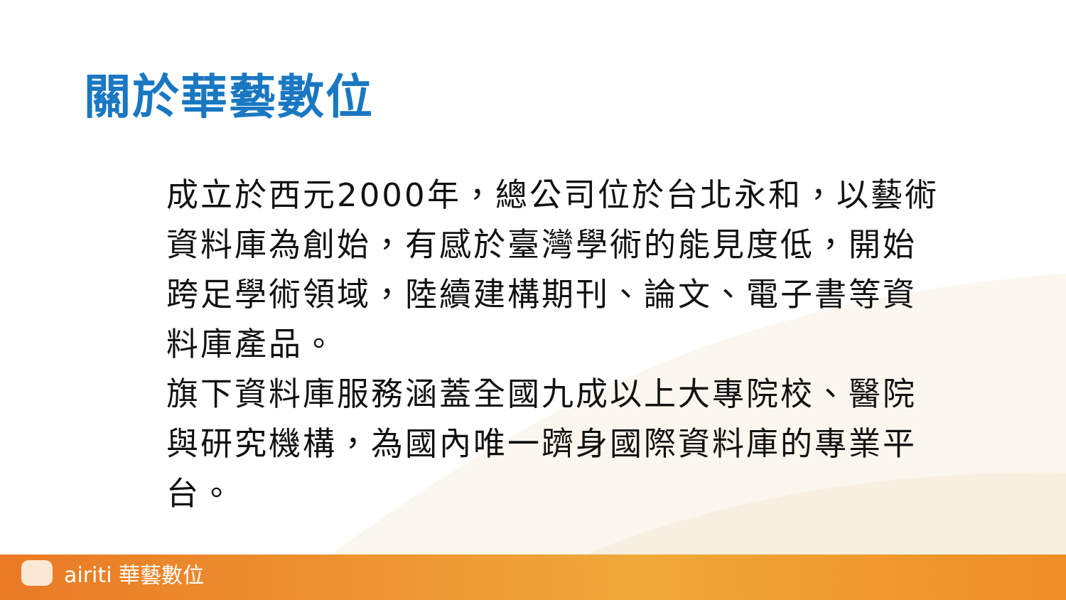關於華藝數位
成立於西元2000年，總公司位於台北永和，以藝術資料庫為創始，有感於臺灣學術的能見度低，開始跨足學術領域，陸續建構期刊、論文、電子書等資料庫產品。
旗下資料庫服務涵蓋全國九成以上大專院校、醫院與研究機構，為國內唯一躋身國際資料庫的專業平台。
airiti 華藝數位